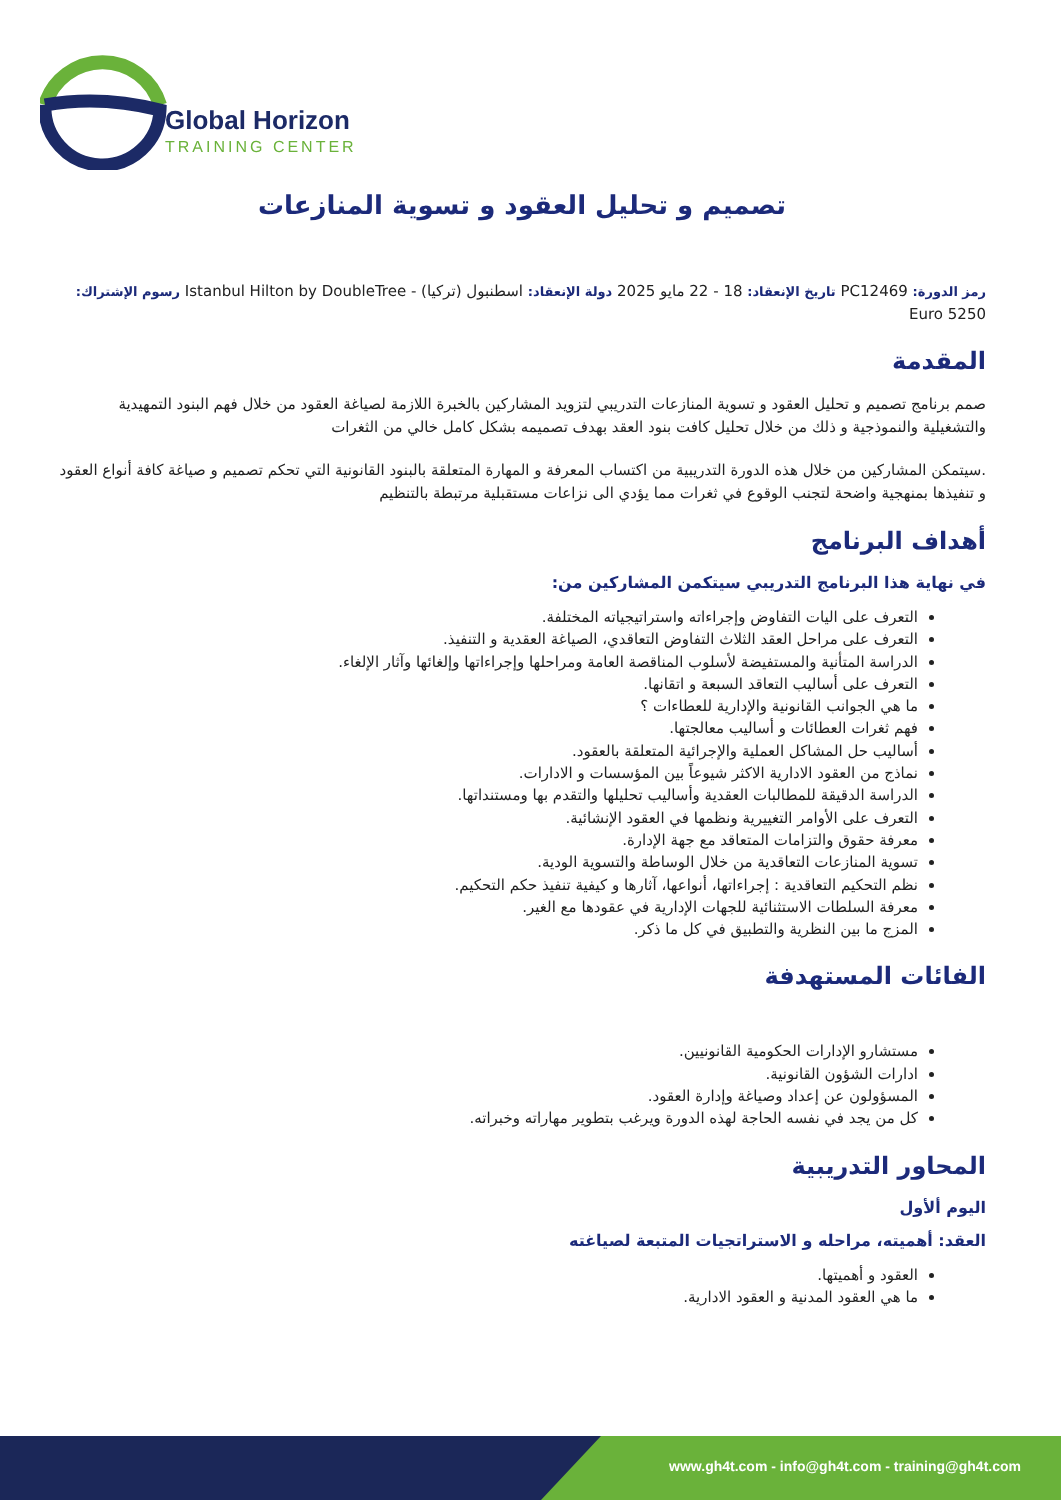Global Horizon
TRAINING CENTER
تصميم و تحليل العقود و تسوية المنازعات
رمز الدورة: PC12469 تاريخ الإنعقاد: 18 - 22 مايو 2025 دولة الإنعقاد: اسطنبول (تركيا) - Istanbul Hilton by DoubleTree رسوم الإشتراك: 5250 Euro
المقدمة
صمم برنامج تصميم و تحليل العقود و تسوية المنازعات التدريبي لتزويد المشاركين بالخبرة اللازمة لصياغة العقود من خلال فهم البنود التمهيدية والتشغيلية والنموذجية و ذلك من خلال تحليل كافت بنود العقد بهدف تصميمه بشكل كامل خالي من الثغرات
.سيتمكن المشاركين من خلال هذه الدورة التدريبية من اكتساب المعرفة و المهارة المتعلقة بالبنود القانونية التي تحكم تصميم و صياغة كافة أنواع العقود و تنفيذها بمنهجية واضحة لتجنب الوقوع في ثغرات مما يؤدي الى نزاعات مستقبلية مرتبطة بالتنظيم
أهداف البرنامج
في نهاية هذا البرنامج التدريبي سيتكمن المشاركين من:
التعرف على اليات التفاوض وإجراءاته واستراتيجياته المختلفة.
التعرف على مراحل العقد الثلاث التفاوض التعاقدي، الصياغة العقدية و التنفيذ.
الدراسة المتأنية والمستفيضة لأسلوب المناقصة العامة ومراحلها وإجراءاتها وإلغائها وآثار الإلغاء.
التعرف على أساليب التعاقد السبعة و اتقانها.
ما هي الجوانب القانونية والإدارية للعطاءات ؟
فهم ثغرات العطائات و أساليب معالجتها.
أساليب حل المشاكل العملية والإجرائية المتعلقة بالعقود.
نماذج من العقود الادارية الاكثر شيوعاً بين المؤسسات و الادارات.
الدراسة الدقيقة للمطالبات العقدية وأساليب تحليلها والتقدم بها ومستنداتها.
التعرف على الأوامر التغييرية ونظمها في العقود الإنشائية.
معرفة حقوق والتزامات المتعاقد مع جهة الإدارة.
تسوية المنازعات التعاقدية من خلال الوساطة والتسوية الودية.
نظم التحكيم التعاقدية : إجراءاتها، أنواعها، آثارها و كيفية تنفيذ حكم التحكيم.
معرفة السلطات الاستثنائية للجهات الإدارية في عقودها مع الغير.
المزج ما بين النظرية والتطبيق في كل ما ذكر.
الفائات المستهدفة
مستشارو الإدارات الحكومية القانونيين.
ادارات الشؤون القانونية.
المسؤولون عن إعداد وصياغة وإدارة العقود.
كل من يجد في نفسه الحاجة لهذه الدورة ويرغب بتطوير مهاراته وخبراته.
المحاور التدريبية
اليوم ألأول
العقد: أهميته، مراحله و الاستراتجيات المتبعة لصياغته
العقود و أهميتها.
ما هي العقود المدنية و العقود الادارية.
www.gh4t.com - info@gh4t.com - training@gh4t.com